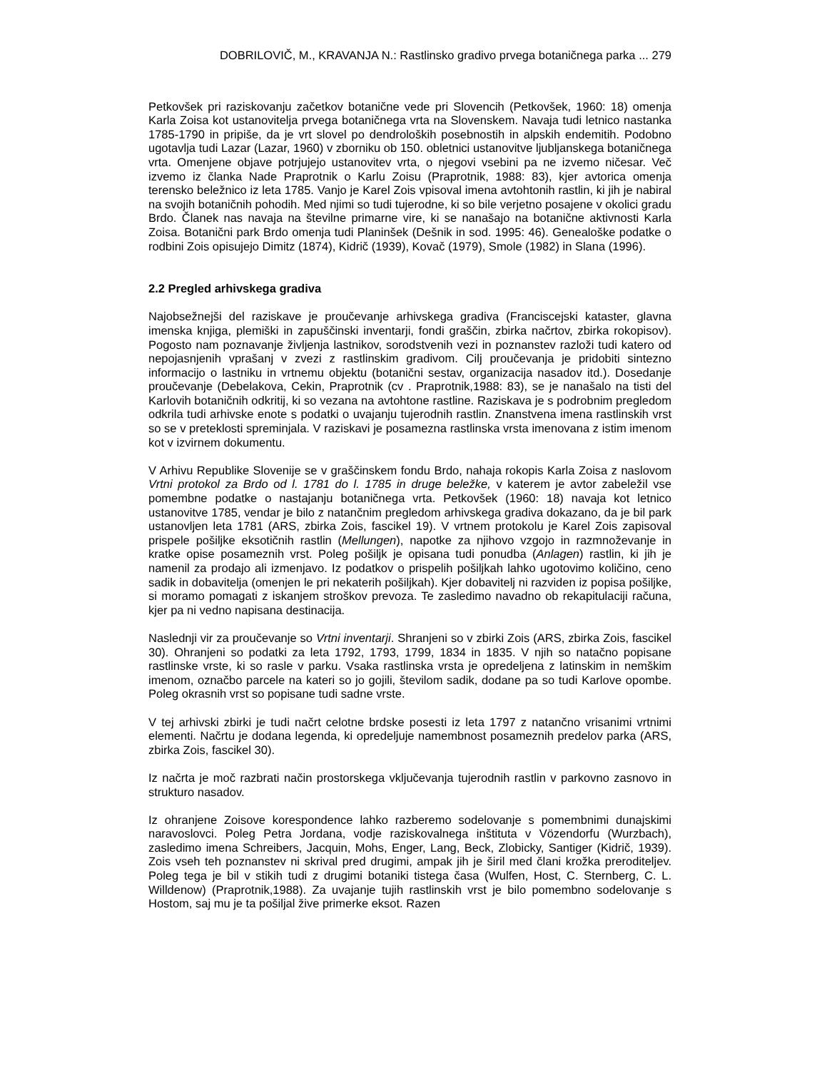DOBRILOVIČ, M., KRAVANJA N.: Rastlinsko gradivo prvega botaničnega parka ... 279
Petkovšek pri raziskovanju začetkov botanične vede pri Slovencih (Petkovšek, 1960: 18) omenja Karla Zoisa kot ustanovitelja prvega botaničnega vrta na Slovenskem. Navaja tudi letnico nastanka 1785-1790 in pripiše, da je vrt slovel po dendroloških posebnostih in alpskih endemitih. Podobno ugotavlja tudi Lazar (Lazar, 1960) v zborniku ob 150. obletnici ustanovitve ljubljanskega botaničnega vrta. Omenjene objave potrjujejo ustanovitev vrta, o njegovi vsebini pa ne izvemo ničesar. Več izvemo iz članka Nade Praprotnik o Karlu Zoisu (Praprotnik, 1988: 83), kjer avtorica omenja terensko beležnico iz leta 1785. Vanjo je Karel Zois vpisoval imena avtohtonih rastlin, ki jih je nabiral na svojih botaničnih pohodih. Med njimi so tudi tujerodne, ki so bile verjetno posajene v okolici gradu Brdo. Članek nas navaja na številne primarne vire, ki se nanašajo na botanične aktivnosti Karla Zoisa. Botanični park Brdo omenja tudi Planinšek (Dešnik in sod. 1995: 46). Genealoške podatke o rodbini Zois opisujejo Dimitz (1874), Kidrič (1939), Kovač (1979), Smole (1982) in Slana (1996).
2.2 Pregled arhivskega gradiva
Najobsežnejši del raziskave je proučevanje arhivskega gradiva (Franciscejski kataster, glavna imenska knjiga, plemiški in zapuščinski inventarji, fondi graščin, zbirka načrtov, zbirka rokopisov). Pogosto nam poznavanje življenja lastnikov, sorodstvenih vezi in poznanstev razloži tudi katero od nepojasnjenih vprašanj v zvezi z rastlinskim gradivom. Cilj proučevanja je pridobiti sintezno informacijo o lastniku in vrtnemu objektu (botanični sestav, organizacija nasadov itd.). Dosedanje proučevanje (Debelakova, Cekin, Praprotnik (cv . Praprotnik,1988: 83), se je nanašalo na tisti del Karlovih botaničnih odkritij, ki so vezana na avtohtone rastline. Raziskava je s podrobnim pregledom odkrila tudi arhivske enote s podatki o uvajanju tujerodnih rastlin. Znanstvena imena rastlinskih vrst so se v preteklosti spreminjala. V raziskavi je posamezna rastlinska vrsta imenovana z istim imenom kot v izvirnem dokumentu.
V Arhivu Republike Slovenije se v graščinskem fondu Brdo, nahaja rokopis Karla Zoisa z naslovom Vrtni protokol za Brdo od l. 1781 do l. 1785 in druge beležke, v katerem je avtor zabeležil vse pomembne podatke o nastajanju botaničnega vrta. Petkovšek (1960: 18) navaja kot letnico ustanovitve 1785, vendar je bilo z natančnim pregledom arhivskega gradiva dokazano, da je bil park ustanovljen leta 1781 (ARS, zbirka Zois, fascikel 19). V vrtnem protokolu je Karel Zois zapisoval prispele pošiljke eksotičnih rastlin (Mellungen), napotke za njihovo vzgojo in razmnoževanje in kratke opise posameznih vrst. Poleg pošiljk je opisana tudi ponudba (Anlagen) rastlin, ki jih je namenil za prodajo ali izmenjavo. Iz podatkov o prispelih pošiljkah lahko ugotovimo količino, ceno sadik in dobavitelja (omenjen le pri nekaterih pošiljkah). Kjer dobavitelj ni razviden iz popisa pošiljke, si moramo pomagati z iskanjem stroškov prevoza. Te zasledimo navadno ob rekapitulaciji računa, kjer pa ni vedno napisana destinacija.
Naslednji vir za proučevanje so Vrtni inventarji. Shranjeni so v zbirki Zois (ARS, zbirka Zois, fascikel 30). Ohranjeni so podatki za leta 1792, 1793, 1799, 1834 in 1835. V njih so natačno popisane rastlinske vrste, ki so rasle v parku. Vsaka rastlinska vrsta je opredeljena z latinskim in nemškim imenom, označbo parcele na kateri so jo gojili, številom sadik, dodane pa so tudi Karlove opombe. Poleg okrasnih vrst so popisane tudi sadne vrste.
V tej arhivski zbirki je tudi načrt celotne brdske posesti iz leta 1797 z natančno vrisanimi vrtnimi elementi. Načrtu je dodana legenda, ki opredeljuje namembnost posameznih predelov parka (ARS, zbirka Zois, fascikel 30).
Iz načrta je moč razbrati način prostorskega vključevanja tujerodnih rastlin v parkovno zasnovo in strukturo nasadov.
Iz ohranjene Zoisove korespondence lahko razberemo sodelovanje s pomembnimi dunajskimi naravoslovci. Poleg Petra Jordana, vodje raziskovalnega inštituta v Vözendorfu (Wurzbach), zasledimo imena Schreibers, Jacquin, Mohs, Enger, Lang, Beck, Zlobicky, Santiger (Kidrič, 1939). Zois vseh teh poznanstev ni skrival pred drugimi, ampak jih je širil med člani krožka preroditeljev. Poleg tega je bil v stikih tudi z drugimi botaniki tistega časa (Wulfen, Host, C. Sternberg, C. L. Willdenow) (Praprotnik,1988). Za uvajanje tujih rastlinskih vrst je bilo pomembno sodelovanje s Hostom, saj mu je ta pošiljal žive primerke eksot. Razen